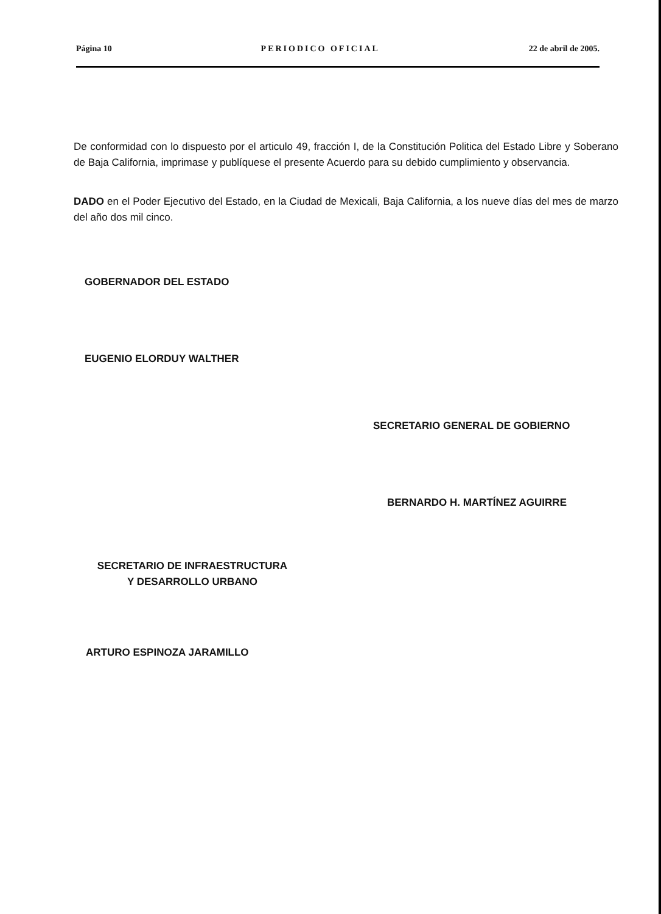Página 10 PERIODICO OFICIAL 22 de abril de 2005.
De conformidad con lo dispuesto por el articulo 49, fracción I, de la Constitución Politica del Estado Libre y Soberano de Baja California, imprimase y publíquese el presente Acuerdo para su debido cumplimiento y observancia.
DADO en el Poder Ejecutivo del Estado, en la Ciudad de Mexicali, Baja California, a los nueve días del mes de marzo del año dos mil cinco.
GOBERNADOR DEL ESTADO
EUGENIO ELORDUY WALTHER
SECRETARIO GENERAL DE GOBIERNO
BERNARDO H. MARTÍNEZ AGUIRRE
SECRETARIO DE INFRAESTRUCTURA
Y DESARROLLO URBANO
ARTURO ESPINOZA JARAMILLO